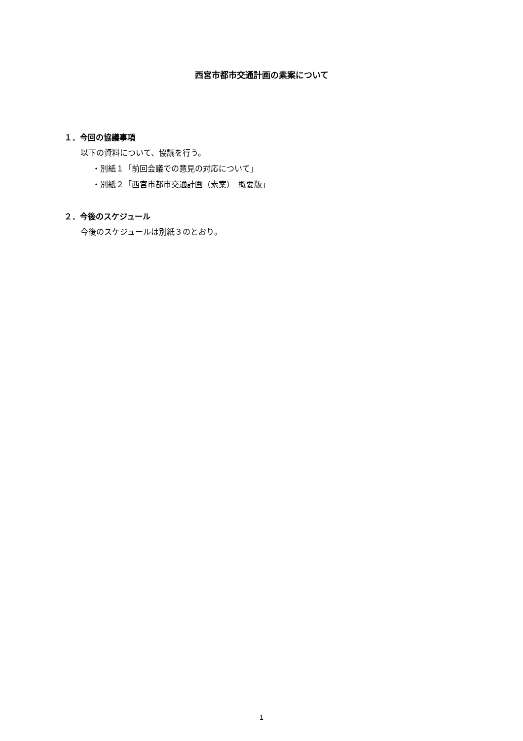西宮市都市交通計画の素案について
１．今回の協議事項
以下の資料について、協議を行う。
・別紙１「前回会議での意見の対応について」
・別紙２「西宮市都市交通計画（素案）　概要版」
２．今後のスケジュール
今後のスケジュールは別紙３のとおり。
1